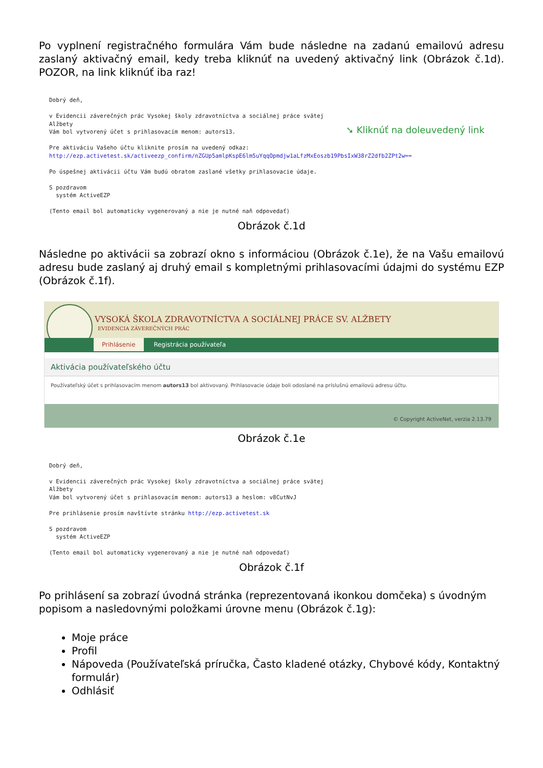Po vyplnení registračného formulára Vám bude následne na zadanú emailovú adresu zaslaný aktivačný email, kedy treba kliknúť na uvedený aktivačný link (Obrázok č.1d). POZOR, na link kliknúť iba raz!
Dobrý deň, v Evidencii záverečných prác Vysokej školy zdravotníctva a sociálnej práce svätej Alžbety Vám bol vytvorený účet s prihlasovacím menom: autors13. Pre aktiváciu Vašeho účtu kliknite prosím na uvedený odkaz: http://ezp.activetest.sk/activeezp_confirm/nZGUp5amlpKspE6lm5uYqqOpmdjw1aLfzMxEoszb19PbsIxW38rZ2dfb2ZPt2w== Po úspešnej aktivácii účtu Vám budú obratom zaslané všetky prihlasovacie údaje. S pozdravom systém ActiveEZP (Tento email bol automaticky vygenerovaný a nie je nutné naň odpovedať)
➘ Kliknúť na doleuvedený link
Obrázok č.1d
Následne po aktivácii sa zobrazí okno s informáciou (Obrázok č.1e), že na Vašu emailovú adresu bude zaslaný aj druhý email s kompletnými prihlasovacími údajmi do systému EZP (Obrázok č.1f).
VYSOKÁ ŠKOLA ZDRAVOTNÍCTVA A SOCIÁLNEJ PRÁCE SV. ALŽBETY
EVIDENCIA ZÁVEREČNÝCH PRÁC
Prihlásenie Registrácia používateľa
Aktivácia používateľského účtu
Používateľský účet s prihlasovacím menom autors13 bol aktivovaný. Prihlasovacie údaje boli odoslané na príslušnú emailovú adresu účtu.
© Copyright ActiveNet, verzia 2.13.79
Obrázok č.1e
Dobrý deň, v Evidencii záverečných prác Vysokej školy zdravotníctva a sociálnej práce svätej Alžbety Vám bol vytvorený účet s prihlasovacím menom: autors13 a heslom: v8CutNvJ Pre prihlásenie prosím navštívte stránku http://ezp.activetest.sk S pozdravom systém ActiveEZP (Tento email bol automaticky vygenerovaný a nie je nutné naň odpovedať)
Obrázok č.1f
Po prihlásení sa zobrazí úvodná stránka (reprezentovaná ikonkou domčeka) s úvodným popisom a nasledovnými položkami úrovne menu (Obrázok č.1g):
Moje práce
Profil
Nápoveda (Používateľská príručka, Často kladené otázky, Chybové kódy, Kontaktný formulár)
Odhlásiť